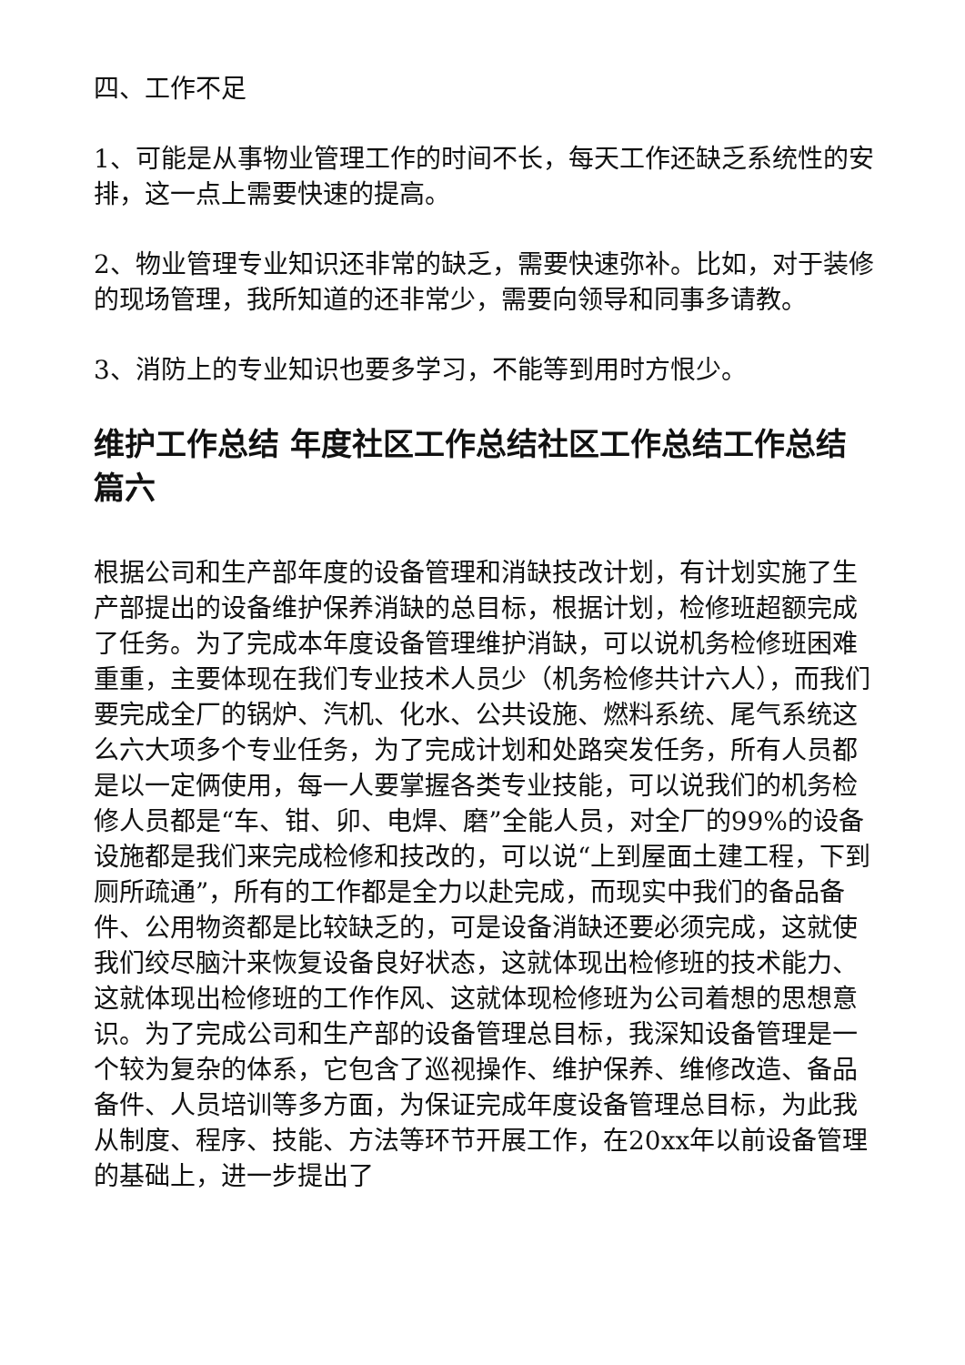四、工作不足
1、可能是从事物业管理工作的时间不长，每天工作还缺乏系统性的安排，这一点上需要快速的提高。
2、物业管理专业知识还非常的缺乏，需要快速弥补。比如，对于装修的现场管理，我所知道的还非常少，需要向领导和同事多请教。
3、消防上的专业知识也要多学习，不能等到用时方恨少。
维护工作总结 年度社区工作总结社区工作总结工作总结篇六
根据公司和生产部年度的设备管理和消缺技改计划，有计划实施了生产部提出的设备维护保养消缺的总目标，根据计划，检修班超额完成了任务。为了完成本年度设备管理维护消缺，可以说机务检修班困难重重，主要体现在我们专业技术人员少（机务检修共计六人），而我们要完成全厂的锅炉、汽机、化水、公共设施、燃料系统、尾气系统这么六大项多个专业任务，为了完成计划和处路突发任务，所有人员都是以一定俩使用，每一人要掌握各类专业技能，可以说我们的机务检修人员都是“车、钳、卯、电焊、磨”全能人员，对全厂的99%的设备设施都是我们来完成检修和技改的，可以说“上到屋面土建工程，下到厕所疏通”，所有的工作都是全力以赴完成，而现实中我们的备品备件、公用物资都是比较缺乏的，可是设备消缺还要必须完成，这就使我们绞尽脑汁来恢复设备良好状态，这就体现出检修班的技术能力、这就体现出检修班的工作作风、这就体现检修班为公司着想的思想意识。为了完成公司和生产部的设备管理总目标，我深知设备管理是一个较为复杂的体系，它包含了巡视操作、维护保养、维修改造、备品备件、人员培训等多方面，为保证完成年度设备管理总目标，为此我从制度、程序、技能、方法等环节开展工作，在20xx年以前设备管理的基础上，进一步提出了